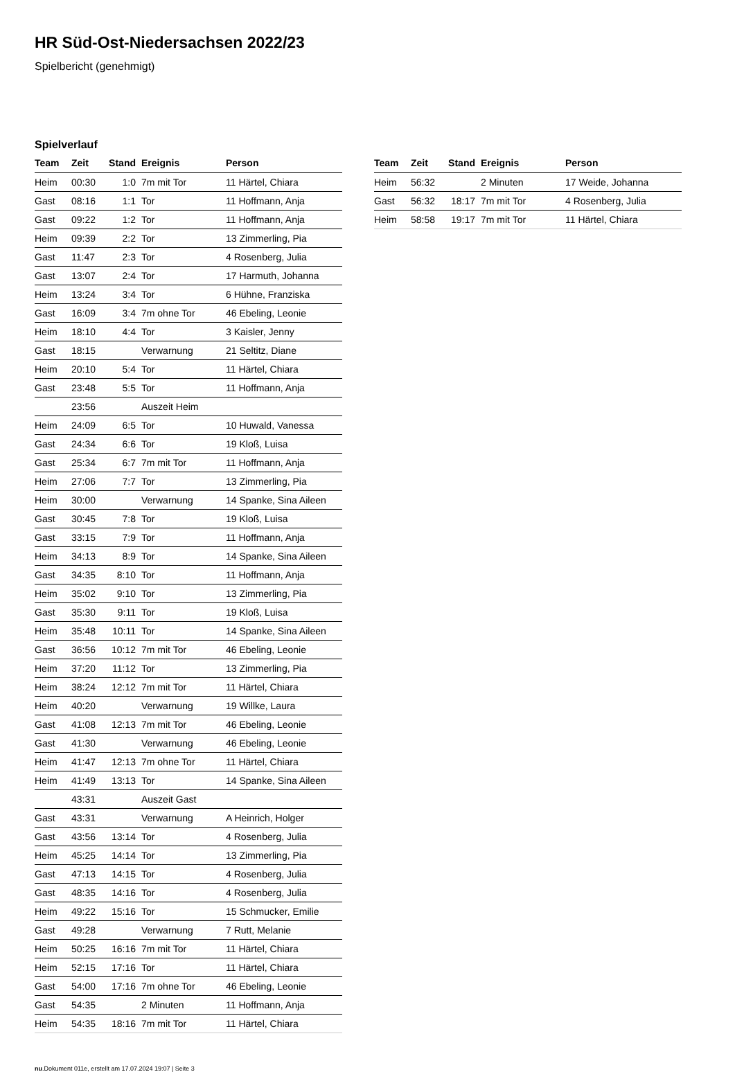HR Süd-Ost-Niedersachsen 2022/23
Spielbericht (genehmigt)
Spielverlauf
| Team | Zeit | Stand | Ereignis | Person |
| --- | --- | --- | --- | --- |
| Heim | 00:30 | 1:0 | 7m mit Tor | 11 Härtel, Chiara |
| Gast | 08:16 | 1:1 | Tor | 11 Hoffmann, Anja |
| Gast | 09:22 | 1:2 | Tor | 11 Hoffmann, Anja |
| Heim | 09:39 | 2:2 | Tor | 13 Zimmerling, Pia |
| Gast | 11:47 | 2:3 | Tor | 4 Rosenberg, Julia |
| Gast | 13:07 | 2:4 | Tor | 17 Harmuth, Johanna |
| Heim | 13:24 | 3:4 | Tor | 6 Hühne, Franziska |
| Gast | 16:09 | 3:4 | 7m ohne Tor | 46 Ebeling, Leonie |
| Heim | 18:10 | 4:4 | Tor | 3 Kaisler, Jenny |
| Gast | 18:15 | | Verwarnung | 21 Seltitz, Diane |
| Heim | 20:10 | 5:4 | Tor | 11 Härtel, Chiara |
| Gast | 23:48 | 5:5 | Tor | 11 Hoffmann, Anja |
| | 23:56 | | Auszeit Heim | |
| Heim | 24:09 | 6:5 | Tor | 10 Huwald, Vanessa |
| Gast | 24:34 | 6:6 | Tor | 19 Kloß, Luisa |
| Gast | 25:34 | 6:7 | 7m mit Tor | 11 Hoffmann, Anja |
| Heim | 27:06 | 7:7 | Tor | 13 Zimmerling, Pia |
| Heim | 30:00 | | Verwarnung | 14 Spanke, Sina Aileen |
| Gast | 30:45 | 7:8 | Tor | 19 Kloß, Luisa |
| Gast | 33:15 | 7:9 | Tor | 11 Hoffmann, Anja |
| Heim | 34:13 | 8:9 | Tor | 14 Spanke, Sina Aileen |
| Gast | 34:35 | 8:10 | Tor | 11 Hoffmann, Anja |
| Heim | 35:02 | 9:10 | Tor | 13 Zimmerling, Pia |
| Gast | 35:30 | 9:11 | Tor | 19 Kloß, Luisa |
| Heim | 35:48 | 10:11 | Tor | 14 Spanke, Sina Aileen |
| Gast | 36:56 | 10:12 | 7m mit Tor | 46 Ebeling, Leonie |
| Heim | 37:20 | 11:12 | Tor | 13 Zimmerling, Pia |
| Heim | 38:24 | 12:12 | 7m mit Tor | 11 Härtel, Chiara |
| Heim | 40:20 | | Verwarnung | 19 Willke, Laura |
| Gast | 41:08 | 12:13 | 7m mit Tor | 46 Ebeling, Leonie |
| Gast | 41:30 | | Verwarnung | 46 Ebeling, Leonie |
| Heim | 41:47 | 12:13 | 7m ohne Tor | 11 Härtel, Chiara |
| Heim | 41:49 | 13:13 | Tor | 14 Spanke, Sina Aileen |
| | 43:31 | | Auszeit Gast | |
| Gast | 43:31 | | Verwarnung | A Heinrich, Holger |
| Gast | 43:56 | 13:14 | Tor | 4 Rosenberg, Julia |
| Heim | 45:25 | 14:14 | Tor | 13 Zimmerling, Pia |
| Gast | 47:13 | 14:15 | Tor | 4 Rosenberg, Julia |
| Gast | 48:35 | 14:16 | Tor | 4 Rosenberg, Julia |
| Heim | 49:22 | 15:16 | Tor | 15 Schmucker, Emilie |
| Gast | 49:28 | | Verwarnung | 7 Rutt, Melanie |
| Heim | 50:25 | 16:16 | 7m mit Tor | 11 Härtel, Chiara |
| Heim | 52:15 | 17:16 | Tor | 11 Härtel, Chiara |
| Gast | 54:00 | 17:16 | 7m ohne Tor | 46 Ebeling, Leonie |
| Gast | 54:35 | | 2 Minuten | 11 Hoffmann, Anja |
| Heim | 54:35 | 18:16 | 7m mit Tor | 11 Härtel, Chiara |
| Team | Zeit | Stand | Ereignis | Person |
| --- | --- | --- | --- | --- |
| Heim | 56:32 | | 2 Minuten | 17 Weide, Johanna |
| Gast | 56:32 | 18:17 | 7m mit Tor | 4 Rosenberg, Julia |
| Heim | 58:58 | 19:17 | 7m mit Tor | 11 Härtel, Chiara |
nu.Dokument 011e, erstellt am 17.07.2024 19:07 | Seite 3